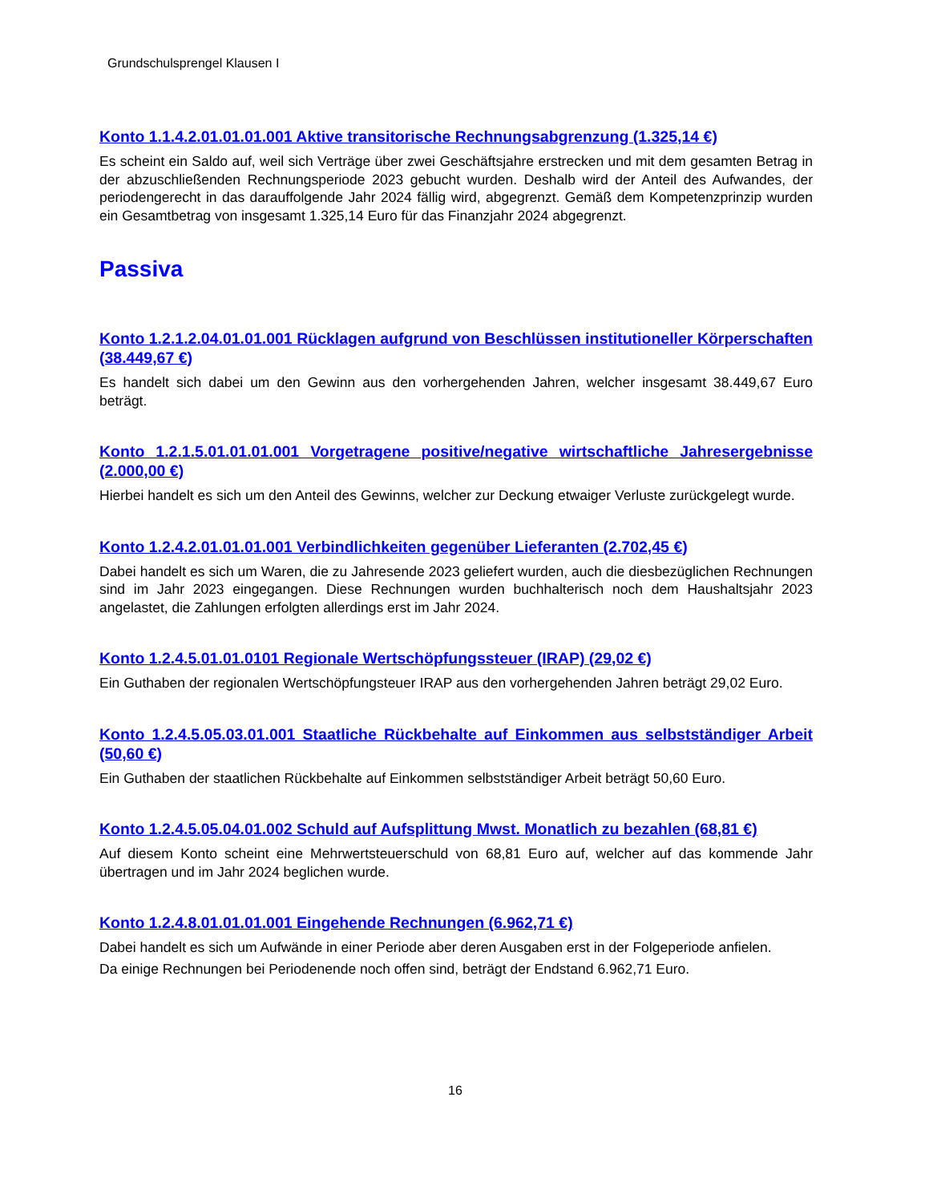Grundschulsprengel Klausen I
Konto 1.1.4.2.01.01.01.001 Aktive transitorische Rechnungsabgrenzung (1.325,14 €)
Es scheint ein Saldo auf, weil sich Verträge über zwei Geschäftsjahre erstrecken und mit dem gesamten Betrag in der abzuschließenden Rechnungsperiode 2023 gebucht wurden. Deshalb wird der Anteil des Aufwandes, der periodengerecht in das darauffolgende Jahr 2024 fällig wird, abgegrenzt. Gemäß dem Kompetenzprinzip wurden ein Gesamtbetrag von insgesamt 1.325,14 Euro für das Finanzjahr 2024 abgegrenzt.
Passiva
Konto 1.2.1.2.04.01.01.001 Rücklagen aufgrund von Beschlüssen institutioneller Körperschaften (38.449,67 €)
Es handelt sich dabei um den Gewinn aus den vorhergehenden Jahren, welcher insgesamt 38.449,67 Euro beträgt.
Konto 1.2.1.5.01.01.01.001 Vorgetragene positive/negative wirtschaftliche Jahresergebnisse (2.000,00 €)
Hierbei handelt es sich um den Anteil des Gewinns, welcher zur Deckung etwaiger Verluste zurückgelegt wurde.
Konto 1.2.4.2.01.01.01.001 Verbindlichkeiten gegenüber Lieferanten (2.702,45 €)
Dabei handelt es sich um Waren, die zu Jahresende 2023 geliefert wurden, auch die diesbezüglichen Rechnungen sind im Jahr 2023 eingegangen. Diese Rechnungen wurden buchhalterisch noch dem Haushaltsjahr 2023 angelastet, die Zahlungen erfolgten allerdings erst im Jahr 2024.
Konto 1.2.4.5.01.01.0101 Regionale Wertschöpfungssteuer (IRAP) (29,02 €)
Ein Guthaben der regionalen Wertschöpfungsteuer IRAP aus den vorhergehenden Jahren beträgt 29,02 Euro.
Konto 1.2.4.5.05.03.01.001 Staatliche Rückbehalte auf Einkommen aus selbstständiger Arbeit (50,60 €)
Ein Guthaben der staatlichen Rückbehalte auf Einkommen selbstständiger Arbeit beträgt 50,60 Euro.
Konto 1.2.4.5.05.04.01.002 Schuld auf Aufsplittung Mwst. Monatlich zu bezahlen (68,81 €)
Auf diesem Konto scheint eine Mehrwertsteuerschuld von 68,81 Euro auf, welcher auf das kommende Jahr übertragen und im Jahr 2024 beglichen wurde.
Konto 1.2.4.8.01.01.01.001 Eingehende Rechnungen (6.962,71 €)
Dabei handelt es sich um Aufwände in einer Periode aber deren Ausgaben erst in der Folgeperiode anfielen.
Da einige Rechnungen bei Periodenende noch offen sind, beträgt der Endstand 6.962,71 Euro.
16